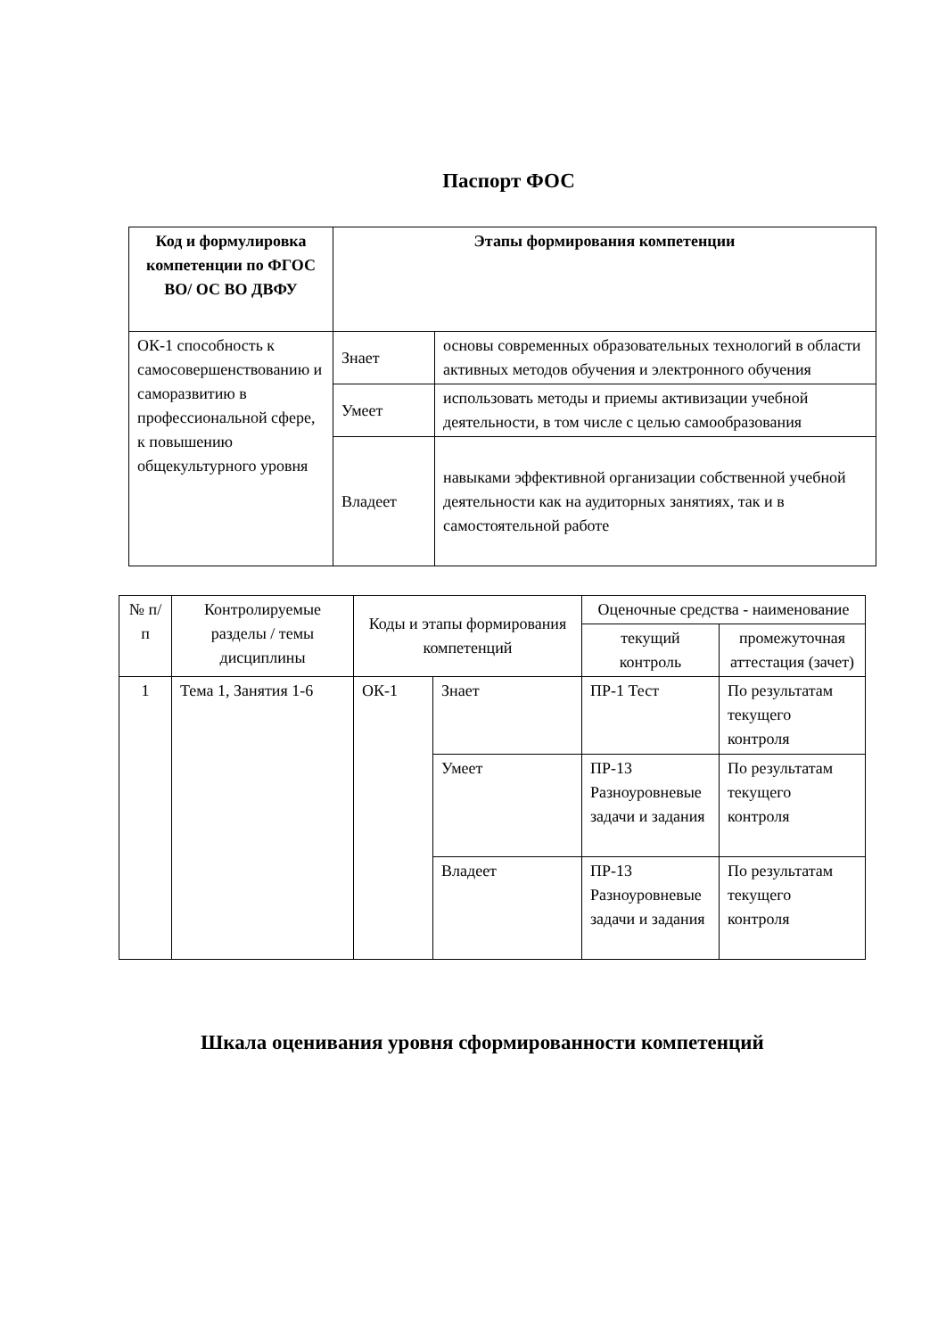Паспорт ФОС
| Код и формулировка компетенции по ФГОС ВО/ ОС ВО ДВФУ | Этапы формирования компетенции | |
| --- | --- | --- |
| ОК-1 способность к самосовершенствованию и саморазвитию в профессиональной сфере, к повышению общекультурного уровня | Знает | основы современных образовательных технологий в области активных методов обучения и электронного обучения |
| | Умеет | использовать методы и приемы активизации учебной деятельности, в том числе с целью самообразования |
| | Владеет | навыками эффективной организации собственной учебной деятельности как на аудиторных занятиях, так и в самостоятельной работе |
| № п/п | Контролируемые разделы / темы дисциплины | Коды и этапы формирования компетенций | | Оценочные средства - наименование | |
| | | | | текущий контроль | промежуточная аттестация (зачет) |
| 1 | Тема 1, Занятия 1-6 | ОК-1 | Знает | ПР-1 Тест | По результатам текущего контроля |
| | | | Умеет | ПР-13 Разноуровневые задачи и задания | По результатам текущего контроля |
| | | | Владеет | ПР-13 Разноуровневые задачи и задания | По результатам текущего контроля |
Шкала оценивания уровня сформированности компетенций